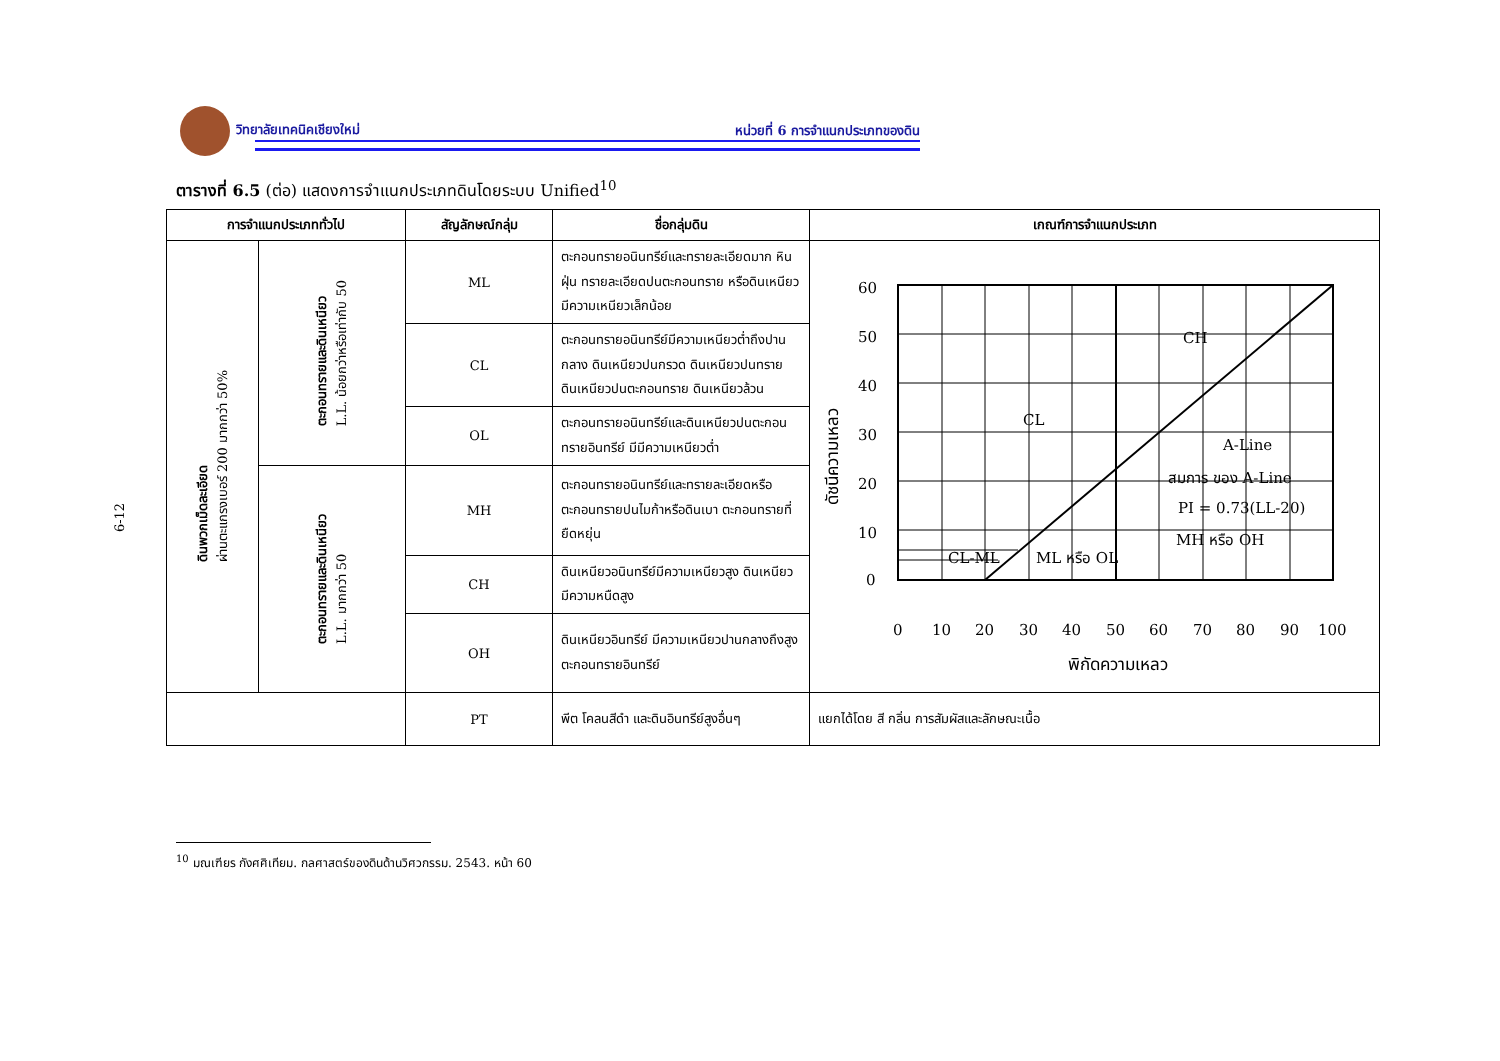วิทยาลัยเทคนิคเชียงใหม่ หน่วยที่ 6 การจำแนกประเภทของดิน
6-12
ตารางที่ 6.5 (ต่อ) แสดงการจำแนกประเภทดินโดยระบบ Unified<sup>10</sup>
| การจำแนกประเภททั่วไป | | สัญลักษณ์กลุ่ม | ชื่อกลุ่มดิน | เกณฑ์การจำแนกประเภท |
| --- | --- | --- | --- | --- |
| ดินพวกเม็ดละเอียด ผ่านตะแกรงเบอร์ 200 มากกว่า 50% | ตะกอนทรายและดินเหนียว L.L. น้อยกว่าหรือเท่ากับ 50 | ML | ตะกอนทรายอนินทรีย์และทรายละเอียดมาก หินฝุ่น ทรายละเอียดปนตะกอนทราย หรือดินเหนียวมีความเหนียวเล็กน้อย | 60 50 40 30 20 10 0 0 10 20 30 40 50 60 70 80 90 100 พิกัดความเหลว ดัชนีความเหลว CH CL A-Line สมการ ของ A-Line PI = 0.73(LL-20) MH หรือ OH CL-ML ML หรือ OL |
| | | CL | ตะกอนทรายอนินทรีย์มีความเหนียวต่ำถึงปานกลาง ดินเหนียวปนกรวด ดินเหนียวปนทราย ดินเหนียวปนตะกอนทราย ดินเหนียวล้วน | |
| | | OL | ตะกอนทรายอนินทรีย์และดินเหนียวปนตะกอนทรายอินทรีย์ มีมีความเหนียวต่ำ | |
| | ตะกอนทรายและดินเหนียว L.L. มากกว่า 50 | MH | ตะกอนทรายอนินทรีย์และทรายละเอียดหรือตะกอนทรายปนไมก้าหรือดินเบา ตะกอนทรายที่ยืดหยุ่น | |
| | | CH | ดินเหนียวอนินทรีย์มีความเหนียวสูง ดินเหนียวมีความหนืดสูง | |
| | | OH | ดินเหนียวอินทรีย์ มีความเหนียวปานกลางถึงสูง ตะกอนทรายอินทรีย์ | |
| | | PT | พีต โคลนสีดำ และดินอินทรีย์สูงอื่นๆ | แยกได้โดย สี กลิ่น การสัมผัสและลักษณะเนื้อ |
<sup>10</sup> มณเฑียร กังศศิเทียม. กลศาสตร์ของดินด้านวิศวกรรม. 2543. หน้า 60